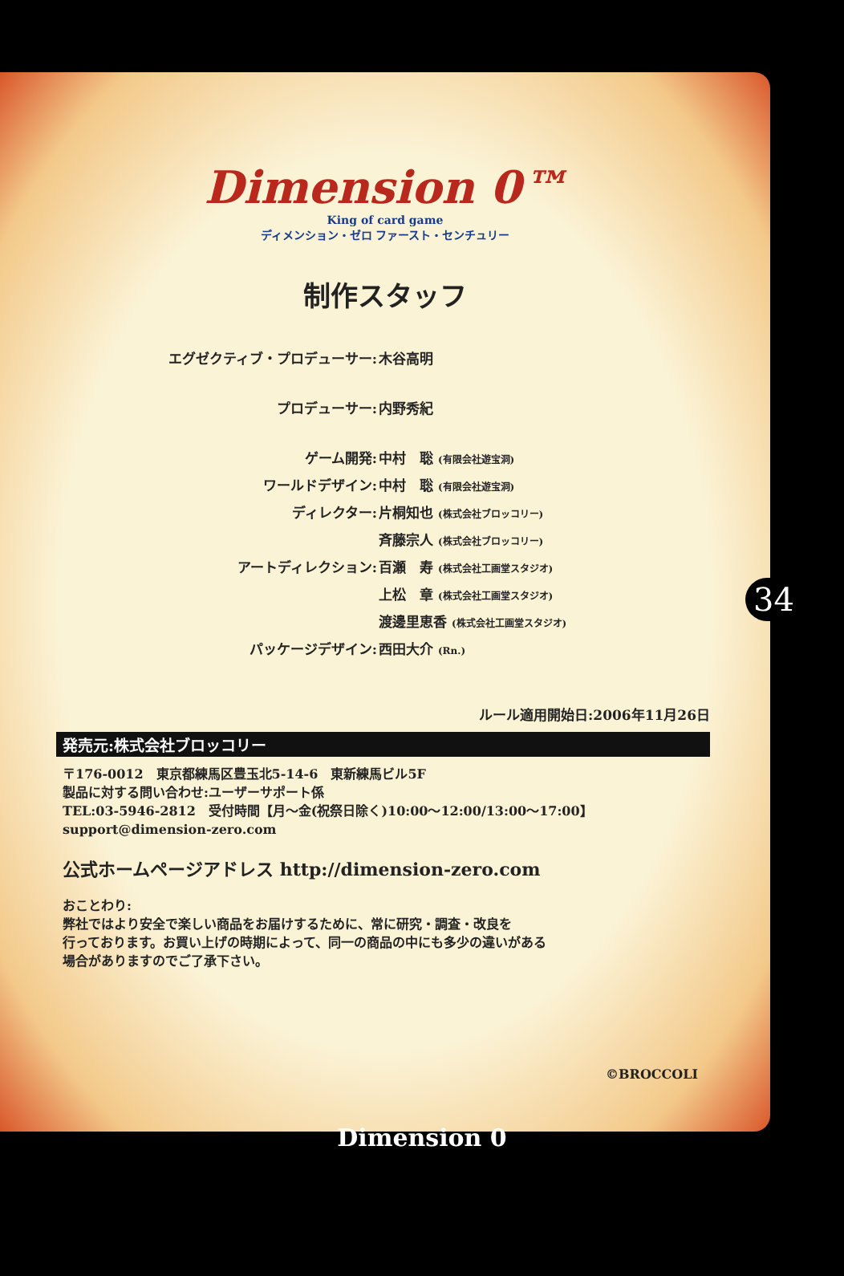Dimension 0™
King of card game
ディメンション・ゼロ ファースト・センチュリー
制作スタッフ
エグゼクティブ・プロデューサー: 木谷高明
プロデューサー: 内野秀紀
ゲーム開発: 中村　聡 (有限会社遊宝洞)
ワールドデザイン: 中村　聡 (有限会社遊宝洞)
ディレクター: 片桐知也 (株式会社ブロッコリー)
斉藤宗人 (株式会社ブロッコリー)
アートディレクション: 百瀬　寿 (株式会社工画堂スタジオ)
上松　章 (株式会社工画堂スタジオ)
渡邊里恵香 (株式会社工画堂スタジオ)
パッケージデザイン: 西田大介 (Rn.)
ルール適用開始日:2006年11月26日
発売元:株式会社ブロッコリー
〒176-0012　東京都練馬区豊玉北5-14-6　東新練馬ビル5F
製品に対する問い合わせ:ユーザーサポート係
TEL:03-5946-2812　受付時間【月〜金(祝祭日除く)10:00〜12:00/13:00〜17:00】
support@dimension-zero.com
公式ホームページアドレス http://dimension-zero.com
おことわり:
弊社ではより安全で楽しい商品をお届けするために、常に研究・調査・改良を
行っております。お買い上げの時期によって、同一の商品の中にも多少の違いがある
場合がありますのでご了承下さい。
©BROCCOLI
34
Dimension 0